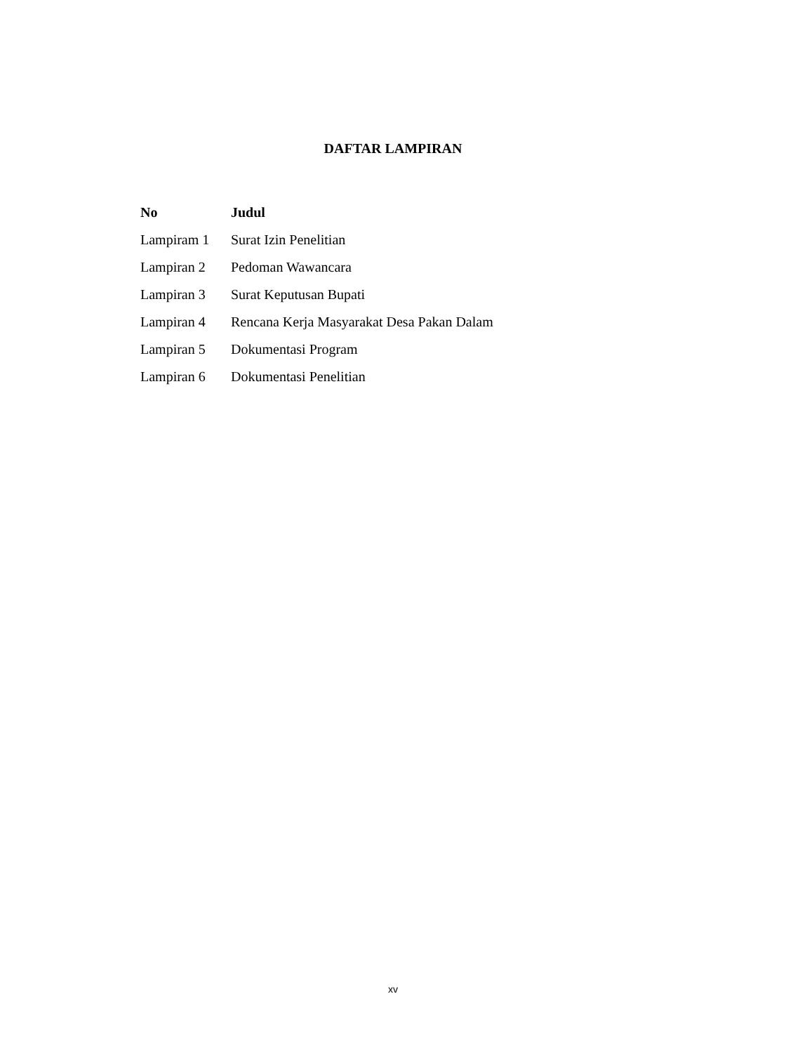DAFTAR LAMPIRAN
| No | Judul |
| --- | --- |
| Lampiram 1 | Surat Izin Penelitian |
| Lampiran 2 | Pedoman Wawancara |
| Lampiran 3 | Surat Keputusan Bupati |
| Lampiran 4 | Rencana Kerja Masyarakat Desa Pakan Dalam |
| Lampiran 5 | Dokumentasi Program |
| Lampiran 6 | Dokumentasi Penelitian |
xv